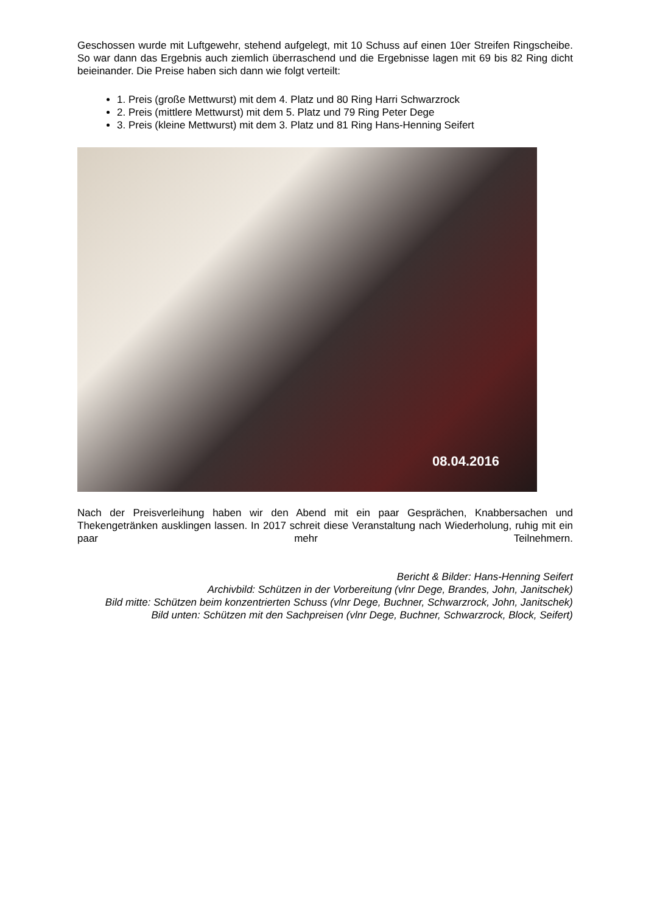Geschossen wurde mit Luftgewehr, stehend aufgelegt, mit 10 Schuss auf einen 10er Streifen Ringscheibe. So war dann das Ergebnis auch ziemlich überraschend und die Ergebnisse lagen mit 69 bis 82 Ring dicht beieinander. Die Preise haben sich dann wie folgt verteilt:
1. Preis (große Mettwurst) mit dem 4. Platz und 80 Ring Harri Schwarzrock
2. Preis (mittlere Mettwurst) mit dem 5. Platz und 79 Ring Peter Dege
3. Preis (kleine Mettwurst) mit dem 3. Platz und 81 Ring Hans-Henning Seifert
08.04.2016
Nach der Preisverleihung haben wir den Abend mit ein paar Gesprächen, Knabbersachen und Thekengetränken ausklingen lassen. In 2017 schreit diese Veranstaltung nach Wiederholung, ruhig mit ein paar mehr Teilnehmern.
Bericht & Bilder: Hans-Henning Seifert
Archivbild: Schützen in der Vorbereitung (vlnr Dege, Brandes, John, Janitschek)
Bild mitte: Schützen beim konzentrierten Schuss (vlnr Dege, Buchner, Schwarzrock, John, Janitschek)
Bild unten: Schützen mit den Sachpreisen (vlnr Dege, Buchner, Schwarzrock, Block, Seifert)